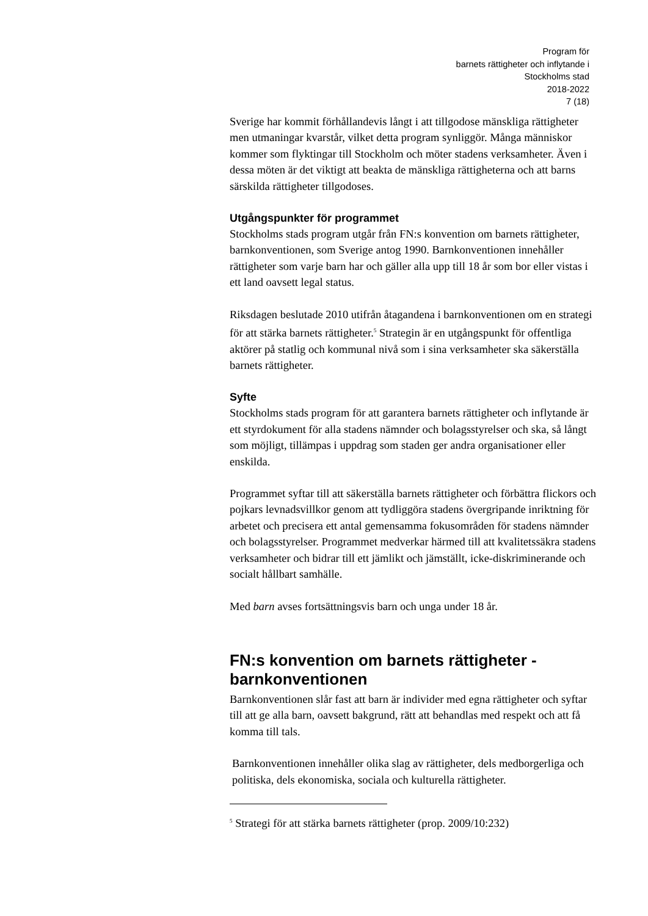Program för
barnets rättigheter och inflytande i
Stockholms stad
2018-2022
7 (18)
Sverige har kommit förhållandevis långt i att tillgodose mänskliga rättigheter men utmaningar kvarstår, vilket detta program synliggör. Många människor kommer som flyktingar till Stockholm och möter stadens verksamheter. Även i dessa möten är det viktigt att beakta de mänskliga rättigheterna och att barns särskilda rättigheter tillgodoses.
Utgångspunkter för programmet
Stockholms stads program utgår från FN:s konvention om barnets rättigheter, barnkonventionen, som Sverige antog 1990. Barnkonventionen innehåller rättigheter som varje barn har och gäller alla upp till 18 år som bor eller vistas i ett land oavsett legal status.
Riksdagen beslutade 2010 utifrån åtagandena i barnkonventionen om en strategi för att stärka barnets rättigheter.<sup>5</sup> Strategin är en utgångspunkt för offentliga aktörer på statlig och kommunal nivå som i sina verksamheter ska säkerställa barnets rättigheter.
Syfte
Stockholms stads program för att garantera barnets rättigheter och inflytande är ett styrdokument för alla stadens nämnder och bolagsstyrelser och ska, så långt som möjligt, tillämpas i uppdrag som staden ger andra organisationer eller enskilda.
Programmet syftar till att säkerställa barnets rättigheter och förbättra flickors och pojkars levnadsvillkor genom att tydliggöra stadens övergripande inriktning för arbetet och precisera ett antal gemensamma fokusområden för stadens nämnder och bolagsstyrelser. Programmet medverkar härmed till att kvalitetssäkra stadens verksamheter och bidrar till ett jämlikt och jämställt, icke-diskriminerande och socialt hållbart samhälle.
Med barn avses fortsättningsvis barn och unga under 18 år.
FN:s konvention om barnets rättigheter -barnkonventionen
Barnkonventionen slår fast att barn är individer med egna rättigheter och syftar till att ge alla barn, oavsett bakgrund, rätt att behandlas med respekt och att få komma till tals.
Barnkonventionen innehåller olika slag av rättigheter, dels medborgerliga och politiska, dels ekonomiska, sociala och kulturella rättigheter.
<sup>5</sup> Strategi för att stärka barnets rättigheter (prop. 2009/10:232)